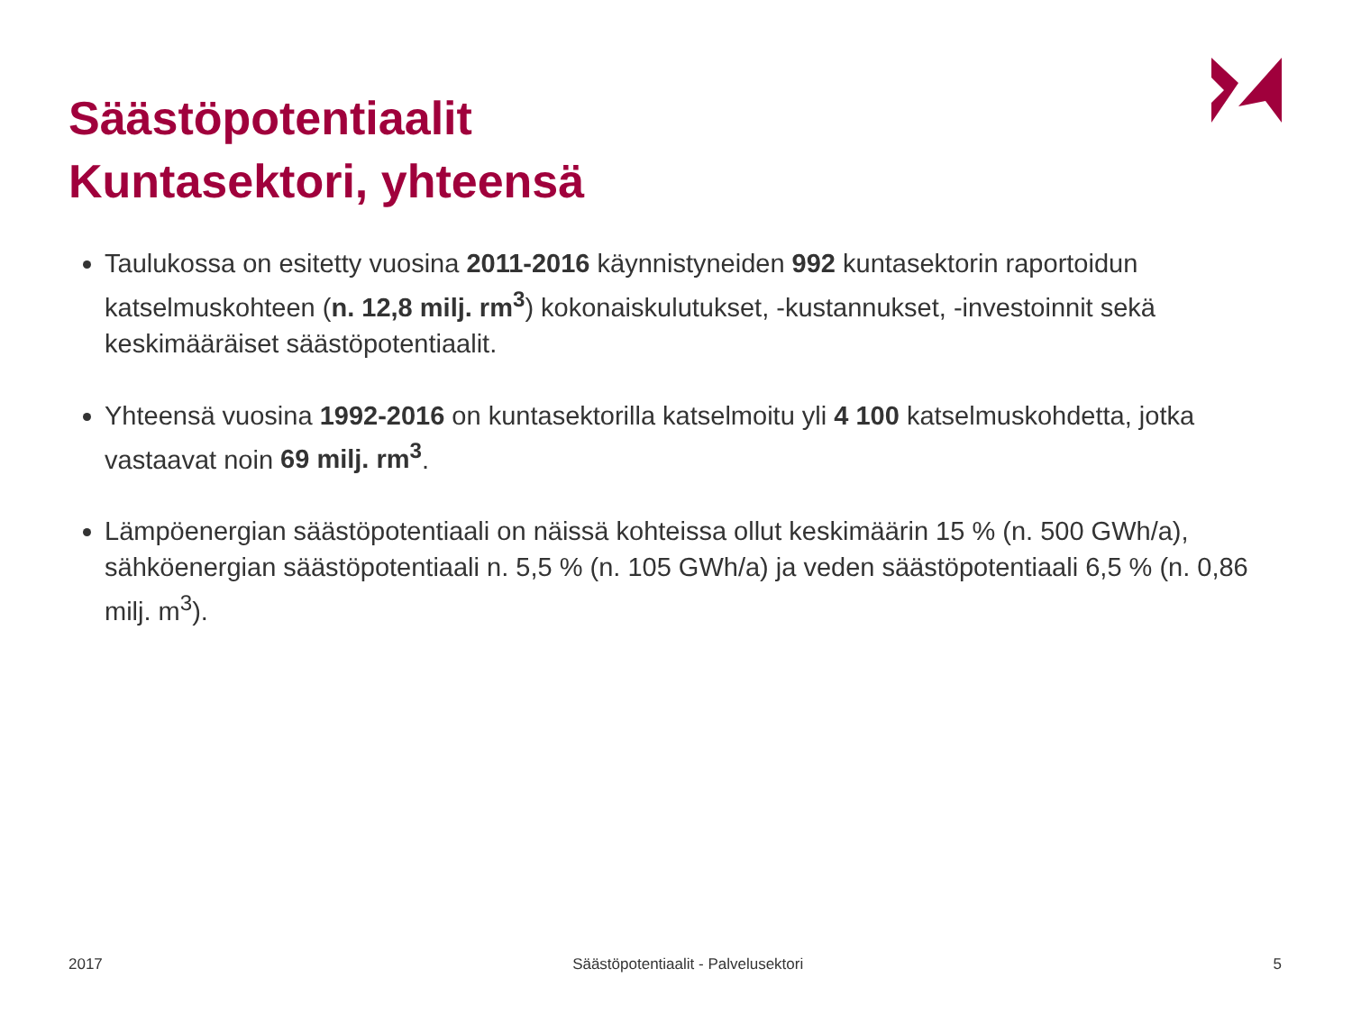Säästöpotentiaalit
Kuntasektori, yhteensä
Taulukossa on esitetty vuosina 2011-2016 käynnistyneiden 992 kuntasektorin raportoidun katselmuskohteen (n. 12,8 milj. rm<sup>3</sup>) kokonaiskulutukset, -kustannukset, -investoinnit sekä keskimääräiset säästöpotentiaalit.
Yhteensä vuosina 1992-2016 on kuntasektorilla katselmoitu yli 4 100 katselmuskohdetta, jotka vastaavat noin 69 milj. rm<sup>3</sup>.
Lämpöenergian säästöpotentiaali on näissä kohteissa ollut keskimäärin 15 % (n. 500 GWh/a), sähköenergian säästöpotentiaali n. 5,5 % (n. 105 GWh/a) ja veden säästöpotentiaali 6,5 % (n. 0,86 milj. m<sup>3</sup>).
2017 Säästöpotentiaalit - Palvelusektori 5